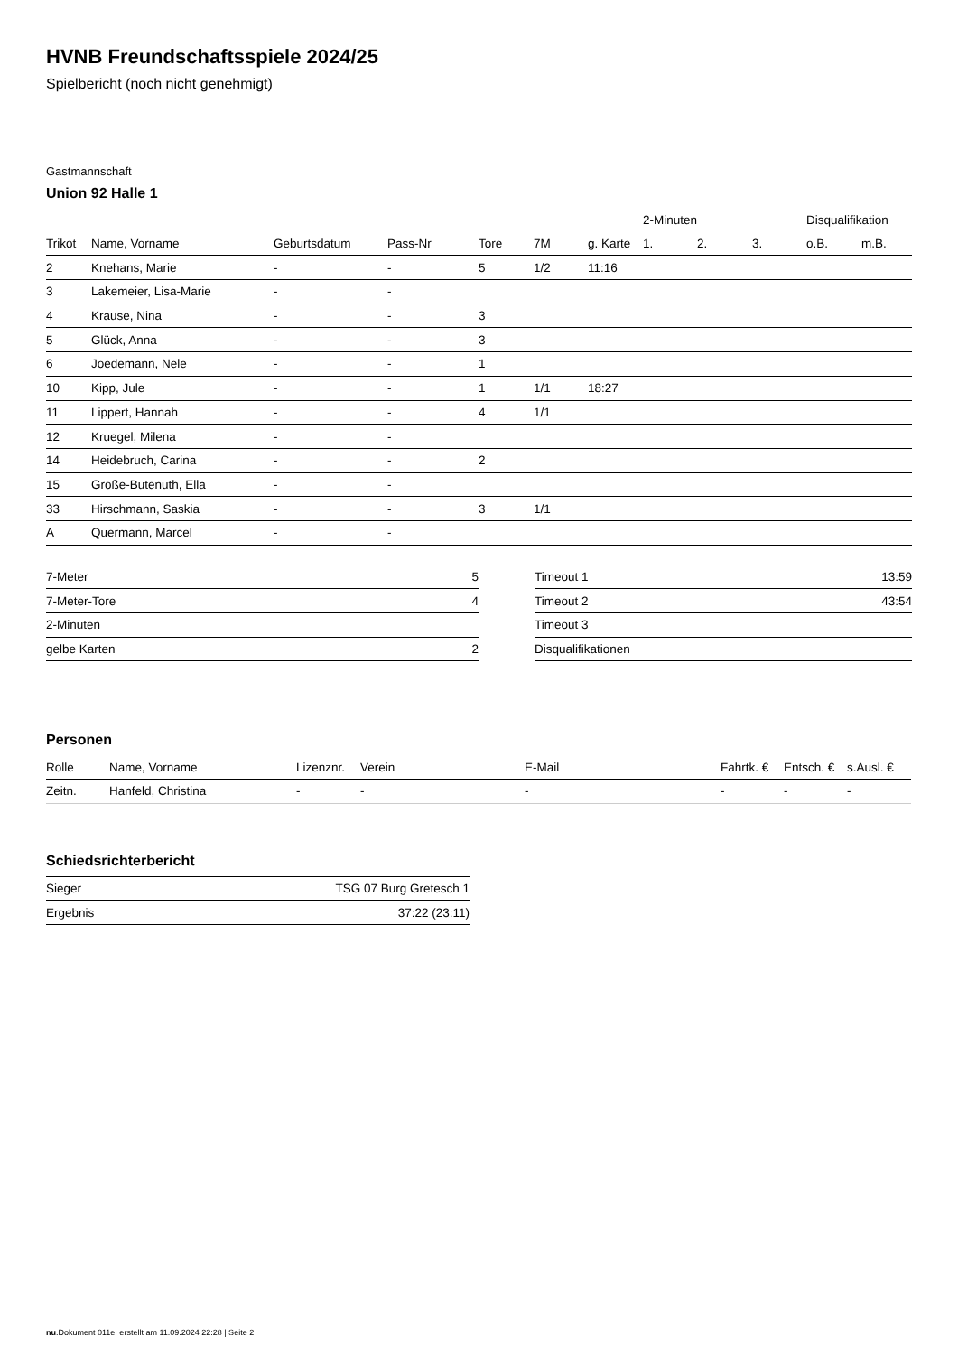HVNB Freundschaftsspiele 2024/25
Spielbericht (noch nicht genehmigt)
Gastmannschaft
Union 92 Halle 1
| | | | | | | | 2-Minuten | | | Disqualifikation | |
| --- | --- | --- | --- | --- | --- | --- | --- | --- | --- | --- | --- |
| Trikot | Name, Vorname | Geburtsdatum | Pass-Nr | Tore | 7M | g. Karte | 1. | 2. | 3. | o.B. | m.B. |
| 2 | Knehans, Marie | - | - | 5 | 1/2 | 11:16 | | | | | |
| 3 | Lakemeier, Lisa-Marie | - | - | | | | | | | | |
| 4 | Krause, Nina | - | - | 3 | | | | | | | |
| 5 | Glück, Anna | - | - | 3 | | | | | | | |
| 6 | Joedemann, Nele | - | - | 1 | | | | | | | |
| 10 | Kipp, Jule | - | - | 1 | 1/1 | 18:27 | | | | | |
| 11 | Lippert, Hannah | - | - | 4 | 1/1 | | | | | | |
| 12 | Kruegel, Milena | - | - | | | | | | | | |
| 14 | Heidebruch, Carina | - | - | 2 | | | | | | | |
| 15 | Große-Butenuth, Ella | - | - | | | | | | | | |
| 33 | Hirschmann, Saskia | - | - | 3 | 1/1 | | | | | | |
| A | Quermann, Marcel | - | - | | | | | | | | |
| 7-Meter | 5 |
| 7-Meter-Tore | 4 |
| 2-Minuten | |
| gelbe Karten | 2 |
| Timeout 1 | 13:59 |
| Timeout 2 | 43:54 |
| Timeout 3 | |
| Disqualifikationen | |
Personen
| Rolle | Name, Vorname | Lizenznr. | Verein | E-Mail | Fahrtk. € | Entsch. € | s.Ausl. € |
| --- | --- | --- | --- | --- | --- | --- | --- |
| Zeitn. | Hanfeld, Christina | - | - | - | - | - | - |
Schiedsrichterbericht
| Sieger | TSG 07 Burg Gretesch 1 |
| Ergebnis | 37:22 (23:11) |
nu.Dokument 011e, erstellt am 11.09.2024 22:28 | Seite 2